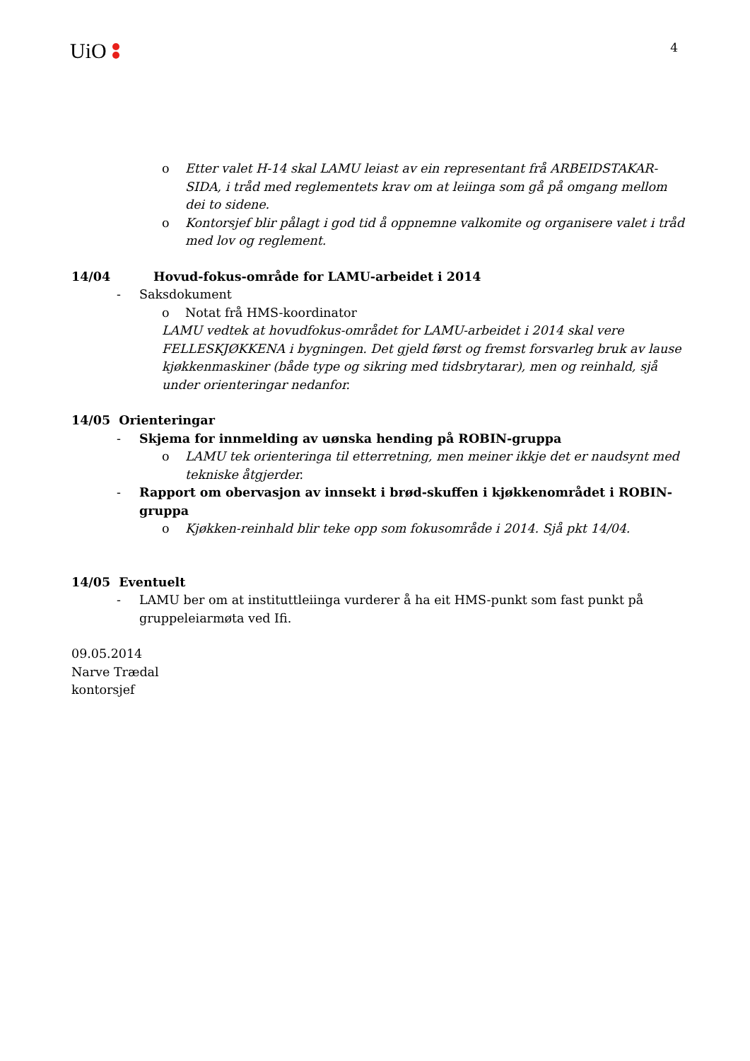UiO
4
o Etter valet H-14 skal LAMU leiast av ein representant frå ARBEIDSTAKAR-SIDA, i tråd med reglementets krav om at leiinga som gå på omgang mellom dei to sidene.
o Kontorsjef blir pålagt i god tid å oppnemne valkomite og organisere valet i tråd med lov og reglement.
14/04 Hovud-fokus-område for LAMU-arbeidet i 2014
- Saksdokument
o Notat frå HMS-koordinator
LAMU vedtek at hovudfokus-området for LAMU-arbeidet i 2014 skal vere FELLESKJØKKENA i bygningen. Det gjeld først og fremst forsvarleg bruk av lause kjøkkenmaskiner (både type og sikring med tidsbrytarar), men og reinhald, sjå under orienteringar nedanfor.
14/05 Orienteringar
- Skjema for innmelding av uønska hending på ROBIN-gruppa
o LAMU tek orienteringa til etterretning, men meiner ikkje det er naudsynt med tekniske åtgjerder.
- Rapport om obervasjon av innsekt i brød-skuffen i kjøkkenområdet i ROBIN-gruppa
o Kjøkken-reinhald blir teke opp som fokusområde i 2014. Sjå pkt 14/04.
14/05 Eventuelt
- LAMU ber om at instituttleiinga vurderer å ha eit HMS-punkt som fast punkt på gruppeleiarmøta ved Ifi.
09.05.2014
Narve Trædal
kontorsjef